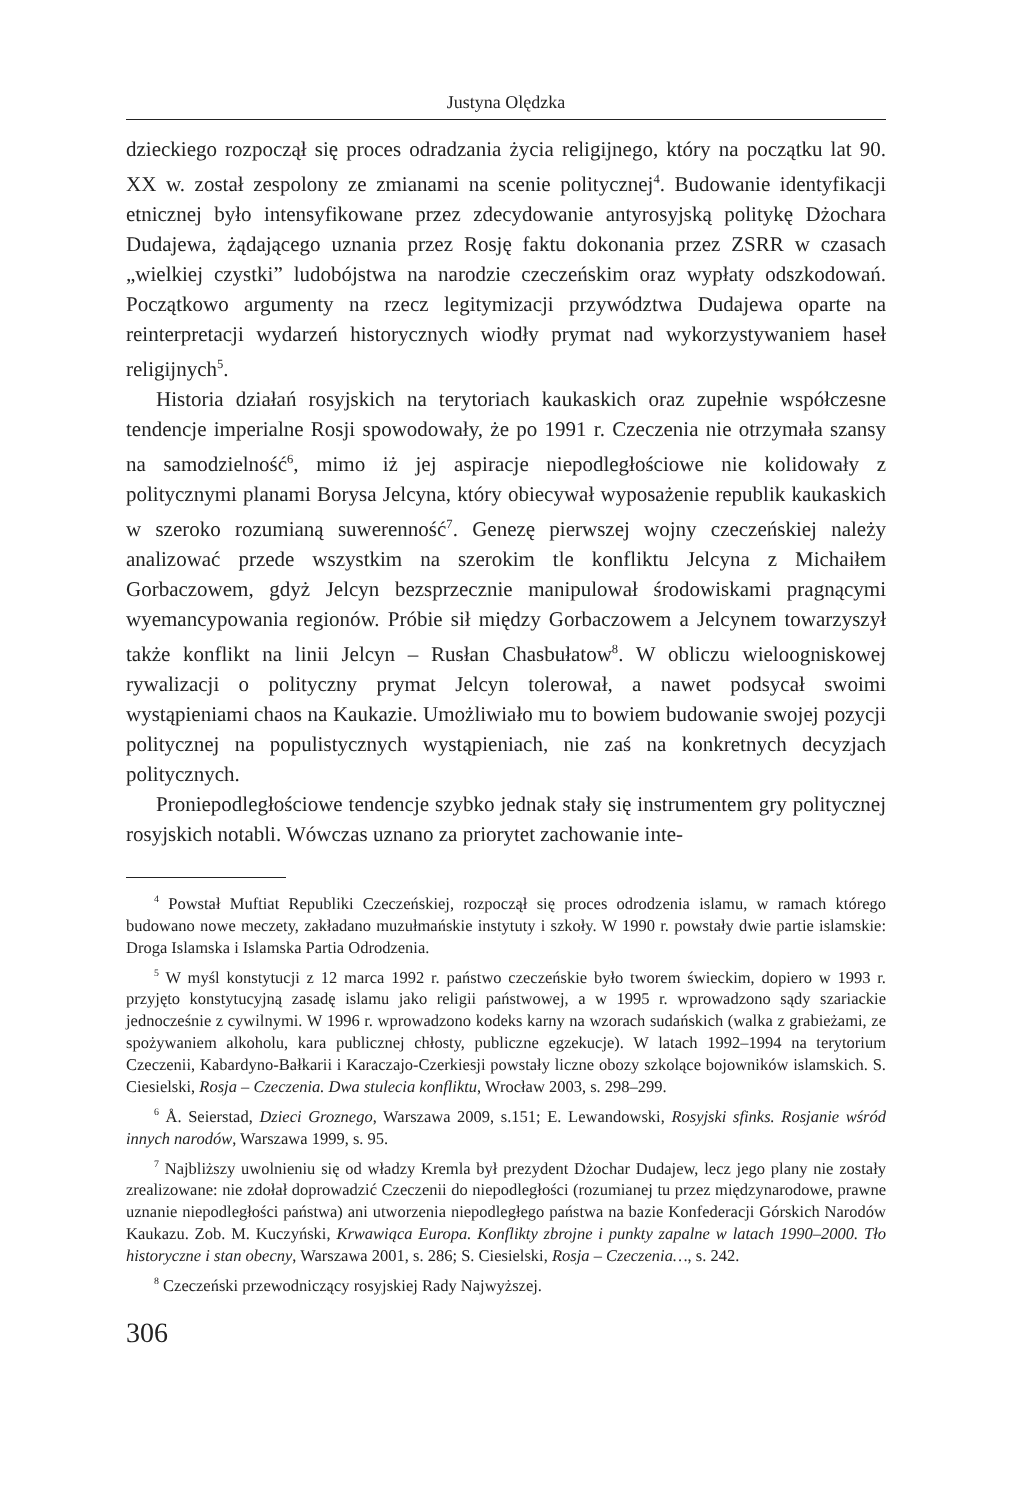Justyna Olędzka
dzieckiego rozpoczął się proces odradzania życia religijnego, który na początku lat 90. XX w. został zespolony ze zmianami na scenie politycznej<sup>4</sup>. Budowanie identyfikacji etnicznej było intensyfikowane przez zdecydowanie antyrosyjską politykę Dżochara Dudajewa, żądającego uznania przez Rosję faktu dokonania przez ZSRR w czasach „wielkiej czystki” ludobójstwa na narodzie czeczeńskim oraz wypłaty odszkodowań. Początkowo argumenty na rzecz legitymizacji przywództwa Dudajewa oparte na reinterpretacji wydarzeń historycznych wiodły prymat nad wykorzystywaniem haseł religijnych<sup>5</sup>.
Historia działań rosyjskich na terytoriach kaukaskich oraz zupełnie współczesne tendencje imperialne Rosji spowodowały, że po 1991 r. Czeczenia nie otrzymała szansy na samodzielność<sup>6</sup>, mimo iż jej aspiracje niepodległościowe nie kolidowały z politycznymi planami Borysa Jelcyna, który obiecywał wyposażenie republik kaukaskich w szeroko rozumianą suwerenność<sup>7</sup>. Genezę pierwszej wojny czeczeńskiej należy analizować przede wszystkim na szerokim tle konfliktu Jelcyna z Michaiłem Gorbaczowem, gdyż Jelcyn bezsprzecznie manipulował środowiskami pragnącymi wyemancypowania regionów. Próbie sił między Gorbaczowem a Jelcynem towarzyszył także konflikt na linii Jelcyn – Rusłan Chasbułatow<sup>8</sup>. W obliczu wieloogniskowej rywalizacji o polityczny prymat Jelcyn tolerował, a nawet podsycał swoimi wystąpieniami chaos na Kaukazie. Umożliwiało mu to bowiem budowanie swojej pozycji politycznej na populistycznych wystąpieniach, nie zaś na konkretnych decyzjach politycznych.
Proniepodległościowe tendencje szybko jednak stały się instrumentem gry politycznej rosyjskich notabli. Wówczas uznano za priorytet zachowanie inte-
<sup>4</sup> Powstał Muftiat Republiki Czeczeńskiej, rozpoczął się proces odrodzenia islamu, w ramach którego budowano nowe meczety, zakładano muzułmańskie instytuty i szkoły. W 1990 r. powstały dwie partie islamskie: Droga Islamska i Islamska Partia Odrodzenia.
<sup>5</sup> W myśl konstytucji z 12 marca 1992 r. państwo czeczeńskie było tworem świeckim, dopiero w 1993 r. przyjęto konstytucyjną zasadę islamu jako religii państwowej, a w 1995 r. wprowadzono sądy szariackie jednocześnie z cywilnymi. W 1996 r. wprowadzono kodeks karny na wzorach sudańskich (walka z grabieżami, ze spożywaniem alkoholu, kara publicznej chłosty, publiczne egzekucje). W latach 1992–1994 na terytorium Czeczenii, Kabardyno-Bałkarii i Karaczajo-Czerkiesji powstały liczne obozy szkolące bojowników islamskich. S. Ciesielski, Rosja – Czeczenia. Dwa stulecia konfliktu, Wrocław 2003, s. 298–299.
<sup>6</sup> Å. Seierstad, Dzieci Groznego, Warszawa 2009, s.151; E. Lewandowski, Rosyjski sfinks. Rosjanie wśród innych narodów, Warszawa 1999, s. 95.
<sup>7</sup> Najbliższy uwolnieniu się od władzy Kremla był prezydent Dżochar Dudajew, lecz jego plany nie zostały zrealizowane: nie zdołał doprowadzić Czeczenii do niepodległości (rozumianej tu przez międzynarodowe, prawne uznanie niepodległości państwa) ani utworzenia niepodległego państwa na bazie Konfederacji Górskich Narodów Kaukazu. Zob. M. Kuczyński, Krwawiąca Europa. Konflikty zbrojne i punkty zapalne w latach 1990–2000. Tło historyczne i stan obecny, Warszawa 2001, s. 286; S. Ciesielski, Rosja – Czeczenia…, s. 242.
<sup>8</sup> Czeczeński przewodniczący rosyjskiej Rady Najwyższej.
306